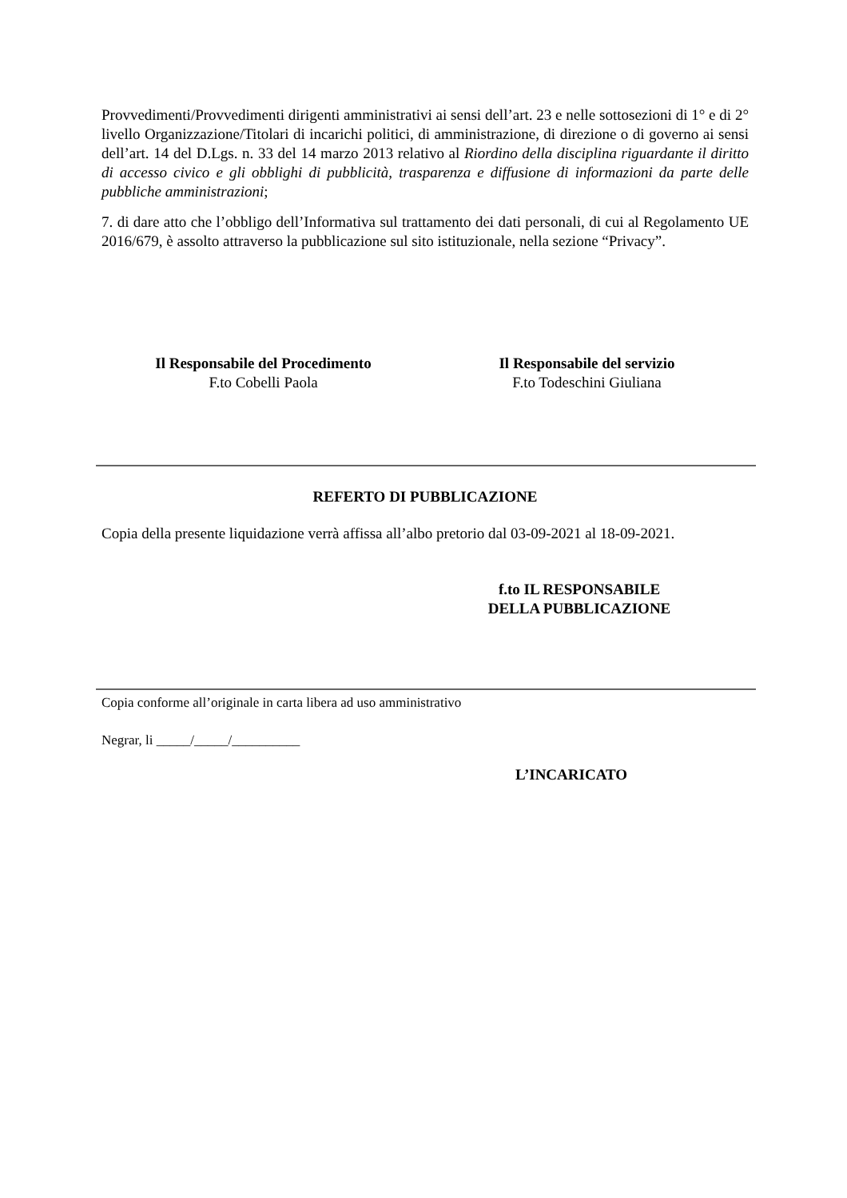Provvedimenti/Provvedimenti dirigenti amministrativi ai sensi dell’art. 23 e nelle sottosezioni di 1° e di 2° livello Organizzazione/Titolari di incarichi politici, di amministrazione, di direzione o di governo ai sensi dell’art. 14 del D.Lgs. n. 33 del 14 marzo 2013 relativo al Riordino della disciplina riguardante il diritto di accesso civico e gli obblighi di pubblicità, trasparenza e diffusione di informazioni da parte delle pubbliche amministrazioni;
7. di dare atto che l’obbligo dell’Informativa sul trattamento dei dati personali, di cui al Regolamento UE 2016/679, è assolto attraverso la pubblicazione sul sito istituzionale, nella sezione “Privacy”.
Il Responsabile del Procedimento
F.to Cobelli Paola
Il Responsabile del servizio
F.to Todeschini Giuliana
REFERTO DI PUBBLICAZIONE
Copia della presente liquidazione verrà affissa all’albo pretorio dal 03-09-2021 al 18-09-2021.
f.to IL RESPONSABILE
DELLA PUBBLICAZIONE
Copia conforme all’originale in carta libera ad uso amministrativo
Negrar, li _____/_____/__________
L’INCARICATO